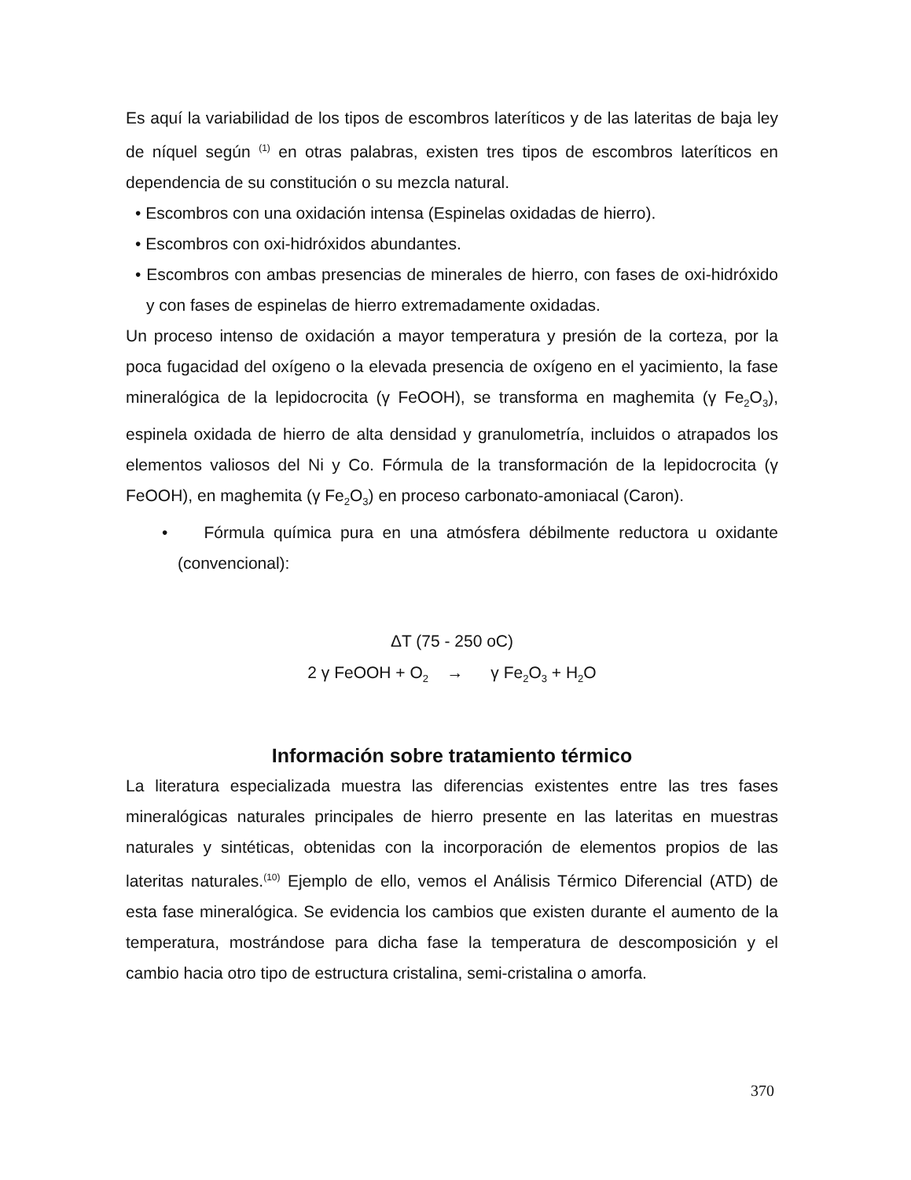Es aquí la variabilidad de los tipos de escombros lateríticos y de las lateritas de baja ley de níquel según <sup>(1)</sup> en otras palabras, existen tres tipos de escombros lateríticos en dependencia de su constitución o su mezcla natural.
• Escombros con una oxidación intensa (Espinelas oxidadas de hierro).
• Escombros con oxi-hidróxidos abundantes.
• Escombros con ambas presencias de minerales de hierro, con fases de oxi-hidróxido y con fases de espinelas de hierro extremadamente oxidadas.
Un proceso intenso de oxidación a mayor temperatura y presión de la corteza, por la poca fugacidad del oxígeno o la elevada presencia de oxígeno en el yacimiento, la fase mineralógica de la lepidocrocita (γ FeOOH), se transforma en maghemita (γ Fe<sub>2</sub>O<sub>3</sub>), espinela oxidada de hierro de alta densidad y granulometría, incluidos o atrapados los elementos valiosos del Ni y Co. Fórmula de la transformación de la lepidocrocita (γ FeOOH), en maghemita (γ Fe<sub>2</sub>O<sub>3</sub>) en proceso carbonato-amoniacal (Caron).
• Fórmula química pura en una atmósfera débilmente reductora u oxidante (convencional):
ΔT (75 - 250 oC)
2 γ FeOOH + O<sub>2</sub> → γ Fe<sub>2</sub>O<sub>3</sub> + H<sub>2</sub>O
Información sobre tratamiento térmico
La literatura especializada muestra las diferencias existentes entre las tres fases mineralógicas naturales principales de hierro presente en las lateritas en muestras naturales y sintéticas, obtenidas con la incorporación de elementos propios de las lateritas naturales.<sup>(10)</sup> Ejemplo de ello, vemos el Análisis Térmico Diferencial (ATD) de esta fase mineralógica. Se evidencia los cambios que existen durante el aumento de la temperatura, mostrándose para dicha fase la temperatura de descomposición y el cambio hacia otro tipo de estructura cristalina, semi-cristalina o amorfa.
370